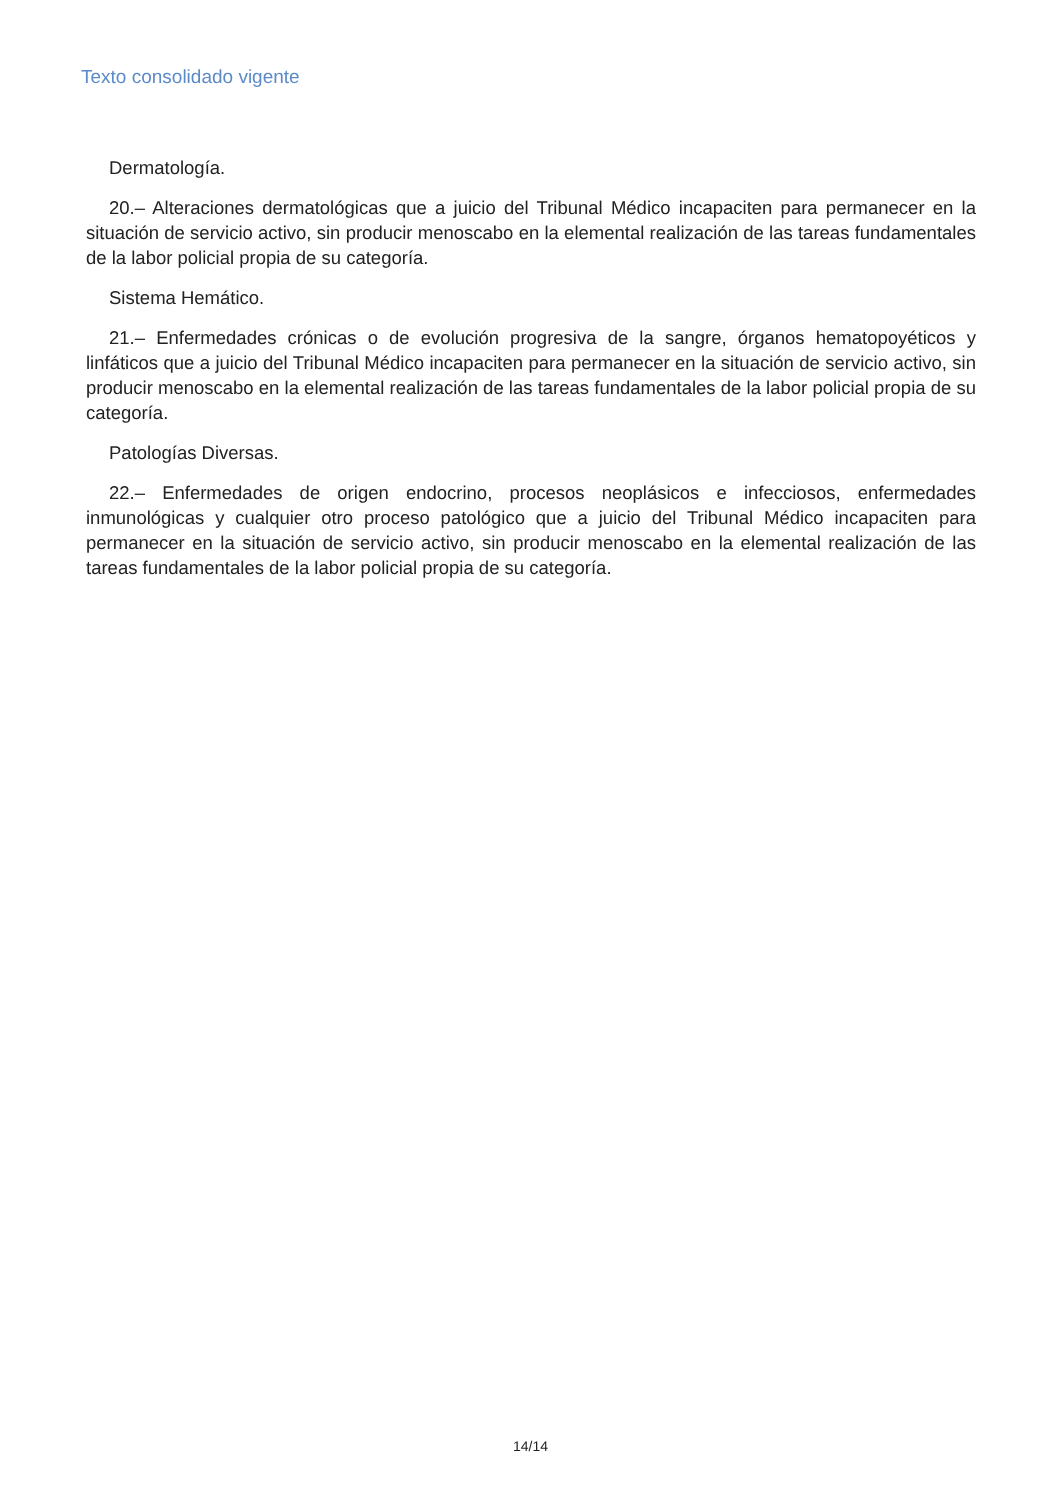Texto consolidado vigente
Dermatología.
20.– Alteraciones dermatológicas que a juicio del Tribunal Médico incapaciten para permanecer en la situación de servicio activo, sin producir menoscabo en la elemental realización de las tareas fundamentales de la labor policial propia de su categoría.
Sistema Hemático.
21.– Enfermedades crónicas o de evolución progresiva de la sangre, órganos hematopoyéticos y linfáticos que a juicio del Tribunal Médico incapaciten para permanecer en la situación de servicio activo, sin producir menoscabo en la elemental realización de las tareas fundamentales de la labor policial propia de su categoría.
Patologías Diversas.
22.– Enfermedades de origen endocrino, procesos neoplásicos e infecciosos, enfermedades inmunológicas y cualquier otro proceso patológico que a juicio del Tribunal Médico incapaciten para permanecer en la situación de servicio activo, sin producir menoscabo en la elemental realización de las tareas fundamentales de la labor policial propia de su categoría.
14/14